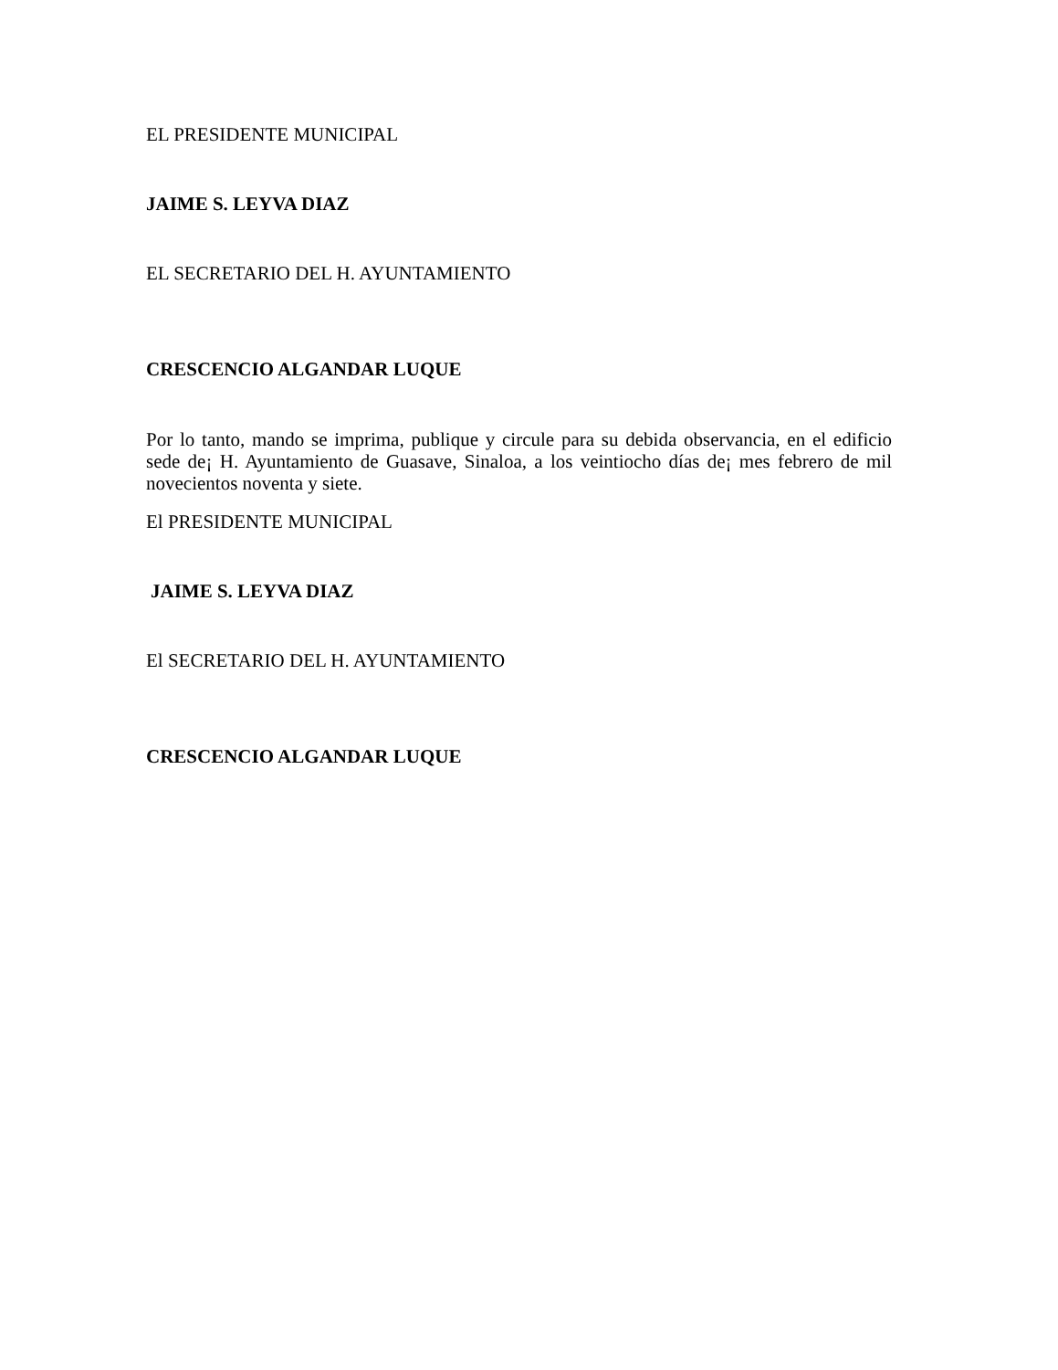EL PRESIDENTE MUNICIPAL
JAIME S. LEYVA DIAZ
EL SECRETARIO DEL H. AYUNTAMIENTO
CRESCENCIO ALGANDAR LUQUE
Por lo tanto, mando se imprima, publique y circule para su debida observancia, en el edificio sede de¡ H. Ayuntamiento de Guasave, Sinaloa, a los veintiocho días de¡ mes febrero de mil novecientos noventa y siete.
El PRESIDENTE MUNICIPAL
JAIME S. LEYVA DIAZ
El SECRETARIO DEL H. AYUNTAMIENTO
CRESCENCIO ALGANDAR LUQUE